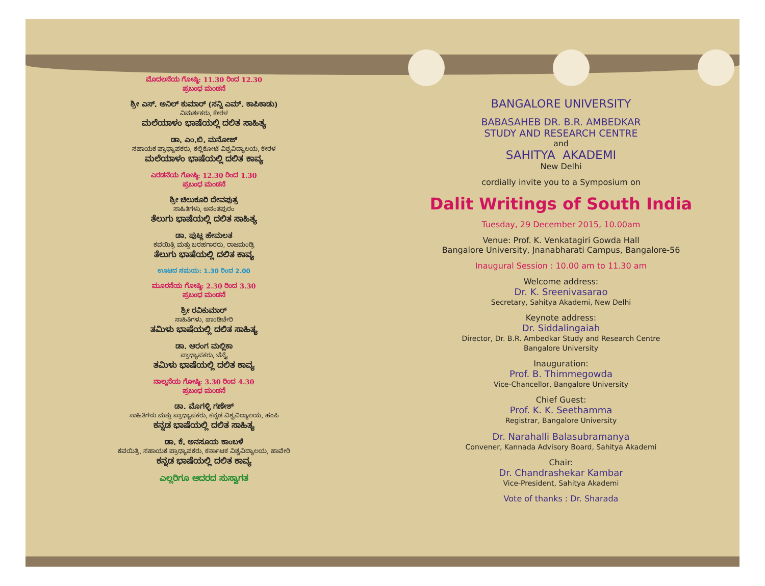ಮೊದಲನೆಯ ಗೋಷ್ಠಿ: 11.30 ರಿಂದ 12.30
ಪ್ರಬಂಧ ಮಂಡನೆ
ಶ್ರೀ ಎಸ್. ಅನಿಲ್ ಕುಮಾರ್ (ಸನ್ನಿ ಎಮ್. ಕಾಪಿಕಾಡು)
ವಿಮರ್ಶಕರು, ಕೇರಳ
ಮಲೆಯಾಳಂ ಭಾಷೆಯಲ್ಲಿ ದಲಿತ ಸಾಹಿತ್ಯ
ಡಾ. ಎಂ.ಬಿ. ಮನೋಜ್
ಸಹಾಯಕ ಪ್ರಾಧ್ಯಾಪಕರು, ಕಲ್ಲಿಕೋಟೆ ವಿಶ್ವವಿದ್ಯಾಲಯ, ಕೇರಳ
ಮಲೆಯಾಳಂ ಭಾಷೆಯಲ್ಲಿ ದಲಿತ ಕಾವ್ಯ
ಎರಡನೆಯ ಗೋಷ್ಠಿ: 12.30 ರಿಂದ 1.30
ಪ್ರಬಂಧ ಮಂಡನೆ
ಶ್ರೀ ಚಿಲುಕೂರಿ ದೇವಪುತ್ರ
ಸಾಹಿತಿಗಳು, ಅನಂತಪುರಂ
ತೆಲುಗು ಭಾಷೆಯಲ್ಲಿ ದಲಿತ ಸಾಹಿತ್ಯ
ಡಾ. ಪುಟ್ಲ ಹೇಮಲತ
ಕವಯಿತ್ರಿ ಮತ್ತು ಬರಹಗಾರರು, ರಾಜಮಂಡ್ರಿ
ತೆಲುಗು ಭಾಷೆಯಲ್ಲಿ ದಲಿತ ಕಾವ್ಯ
ಊಟದ ಸಮಯ: 1.30 ರಿಂದ 2.00
ಮೂರನೆಯ ಗೋಷ್ಠಿ: 2.30 ರಿಂದ 3.30
ಪ್ರಬಂಧ ಮಂಡನೆ
ಶ್ರೀ ರವಿಕುಮಾರ್
ಸಾಹಿತಿಗಳು, ಪಾಂಡಿಚೇರಿ
ತಮಿಳು ಭಾಷೆಯಲ್ಲಿ ದಲಿತ ಸಾಹಿತ್ಯ
ಡಾ. ಆರಂಗ ಮಲ್ಲಿಕಾ
ಪ್ರಾಧ್ಯಾಪಕರು, ಚೆನ್ನೈ
ತಮಿಳು ಭಾಷೆಯಲ್ಲಿ ದಲಿತ ಕಾವ್ಯ
ನಾಲ್ಕನೆಯ ಗೋಷ್ಠಿ: 3.30 ರಿಂದ 4.30
ಪ್ರಬಂಧ ಮಂಡನೆ
ಡಾ. ಮೊಗಳ್ಳಿ ಗಣೇಶ್
ಸಾಹಿತಿಗಳು ಮತ್ತು ಪ್ರಾಧ್ಯಾಪಕರು, ಕನ್ನಡ ವಿಶ್ವವಿದ್ಯಾಲಯ, ಹಂಪಿ
ಕನ್ನಡ ಭಾಷೆಯಲ್ಲಿ ದಲಿತ ಸಾಹಿತ್ಯ
ಡಾ. ಕೆ. ಅನಸೂಯ ಕಾಂಬಳೆ
ಕವಯಿತ್ರಿ, ಸಹಾಯಕ ಪ್ರಾಧ್ಯಾಪಕರು, ಕರ್ನಾಟಕ ವಿಶ್ವವಿದ್ಯಾಲಯ, ಹಾವೇರಿ
ಕನ್ನಡ ಭಾಷೆಯಲ್ಲಿ ದಲಿತ ಕಾವ್ಯ
ಎಲ್ಲರಿಗೂ ಆದರದ ಸುಸ್ವಾಗತ
BANGALORE UNIVERSITY
BABASAHEB DR. B.R. AMBEDKAR
STUDY AND RESEARCH CENTRE
and
SAHITYA AKADEMI
New Delhi
cordially invite you to a Symposium on
Dalit Writings of South India
Tuesday, 29 December 2015, 10.00am
Venue: Prof. K. Venkatagiri Gowda Hall
Bangalore University, Jnanabharati Campus, Bangalore-56
Inaugural Session : 10.00 am to 11.30 am
Welcome address:
Dr. K. Sreenivasarao
Secretary, Sahitya Akademi, New Delhi
Keynote address:
Dr. Siddalingaiah
Director, Dr. B.R. Ambedkar Study and Research Centre
Bangalore University
Inauguration:
Prof. B. Thimmegowda
Vice-Chancellor, Bangalore University
Chief Guest:
Prof. K. K. Seethamma
Registrar, Bangalore University
Dr. Narahalli Balasubramanya
Convener, Kannada Advisory Board, Sahitya Akademi
Chair:
Dr. Chandrashekar Kambar
Vice-President, Sahitya Akademi
Vote of thanks : Dr. Sharada